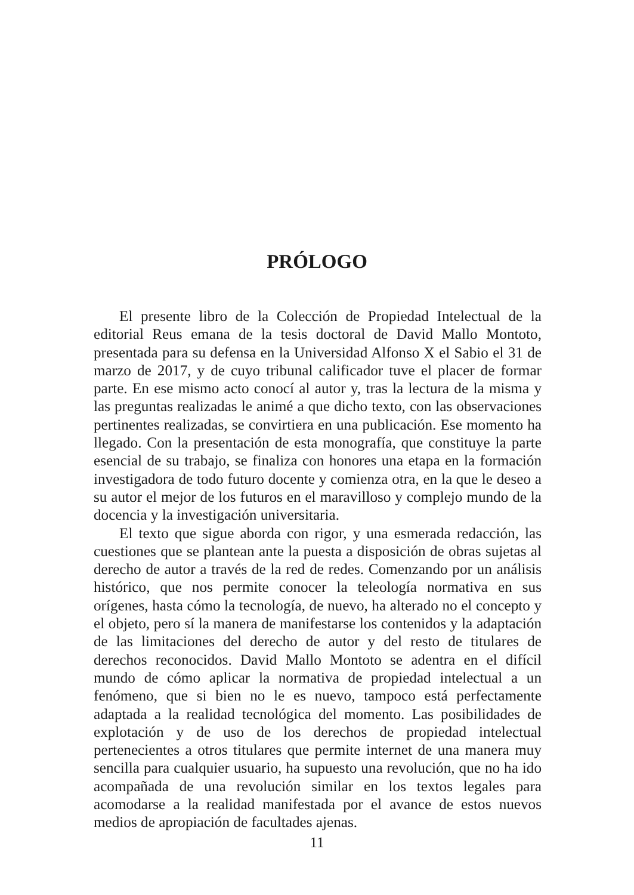PRÓLOGO
El presente libro de la Colección de Propiedad Intelectual de la editorial Reus emana de la tesis doctoral de David Mallo Montoto, presentada para su defensa en la Universidad Alfonso X el Sabio el 31 de marzo de 2017, y de cuyo tribunal calificador tuve el placer de formar parte. En ese mismo acto conocí al autor y, tras la lectura de la misma y las preguntas realizadas le animé a que dicho texto, con las observaciones pertinentes realizadas, se convirtiera en una publicación. Ese momento ha llegado. Con la presentación de esta monografía, que constituye la parte esencial de su trabajo, se finaliza con honores una etapa en la formación investigadora de todo futuro docente y comienza otra, en la que le deseo a su autor el mejor de los futuros en el maravilloso y complejo mundo de la docencia y la investigación universitaria.
El texto que sigue aborda con rigor, y una esmerada redacción, las cuestiones que se plantean ante la puesta a disposición de obras sujetas al derecho de autor a través de la red de redes. Comenzando por un análisis histórico, que nos permite conocer la teleología normativa en sus orígenes, hasta cómo la tecnología, de nuevo, ha alterado no el concepto y el objeto, pero sí la manera de manifestarse los contenidos y la adaptación de las limitaciones del derecho de autor y del resto de titulares de derechos reconocidos. David Mallo Montoto se adentra en el difícil mundo de cómo aplicar la normativa de propiedad intelectual a un fenómeno, que si bien no le es nuevo, tampoco está perfectamente adaptada a la realidad tecnológica del momento. Las posibilidades de explotación y de uso de los derechos de propiedad intelectual pertenecientes a otros titulares que permite internet de una manera muy sencilla para cualquier usuario, ha supuesto una revolución, que no ha ido acompañada de una revolución similar en los textos legales para acomodarse a la realidad manifestada por el avance de estos nuevos medios de apropiación de facultades ajenas.
11